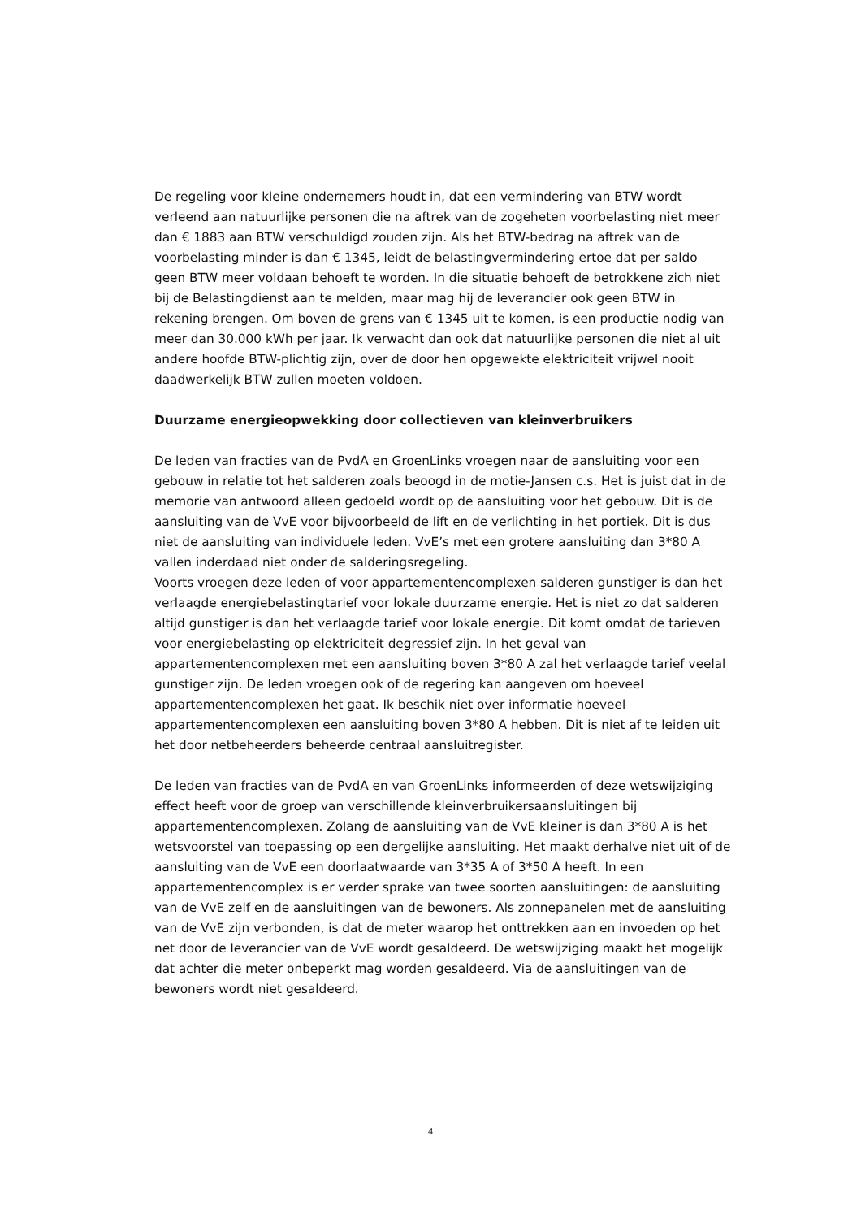De regeling voor kleine ondernemers houdt in, dat een vermindering van BTW wordt verleend aan natuurlijke personen die na aftrek van de zogeheten voorbelasting niet meer dan € 1883 aan BTW verschuldigd zouden zijn. Als het BTW-bedrag na aftrek van de voorbelasting minder is dan € 1345, leidt de belastingvermindering ertoe dat per saldo geen BTW meer voldaan behoeft te worden. In die situatie behoeft de betrokkene zich niet bij de Belastingdienst aan te melden, maar mag hij de leverancier ook geen BTW in rekening brengen. Om boven de grens van € 1345 uit te komen, is een productie nodig van meer dan 30.000 kWh per jaar. Ik verwacht dan ook dat natuurlijke personen die niet al uit andere hoofde BTW-plichtig zijn, over de door hen opgewekte elektriciteit vrijwel nooit daadwerkelijk BTW zullen moeten voldoen.
Duurzame energieopwekking door collectieven van kleinverbruikers
De leden van fracties van de PvdA en GroenLinks vroegen naar de aansluiting voor een gebouw in relatie tot het salderen zoals beoogd in de motie-Jansen c.s. Het is juist dat in de memorie van antwoord alleen gedoeld wordt op de aansluiting voor het gebouw. Dit is de aansluiting van de VvE voor bijvoorbeeld de lift en de verlichting in het portiek. Dit is dus niet de aansluiting van individuele leden. VvE’s met een grotere aansluiting dan 3*80 A vallen inderdaad niet onder de salderingsregeling.
Voorts vroegen deze leden of voor appartementencomplexen salderen gunstiger is dan het verlaagde energiebelastingtarief voor lokale duurzame energie. Het is niet zo dat salderen altijd gunstiger is dan het verlaagde tarief voor lokale energie. Dit komt omdat de tarieven voor energiebelasting op elektriciteit degressief zijn. In het geval van appartementencomplexen met een aansluiting boven 3*80 A zal het verlaagde tarief veelal gunstiger zijn. De leden vroegen ook of de regering kan aangeven om hoeveel appartementencomplexen het gaat. Ik beschik niet over informatie hoeveel appartementencomplexen een aansluiting boven 3*80 A hebben. Dit is niet af te leiden uit het door netbeheerders beheerde centraal aansluitregister.
De leden van fracties van de PvdA en van GroenLinks informeerden of deze wetswijziging effect heeft voor de groep van verschillende kleinverbruikersaansluitingen bij appartementencomplexen. Zolang de aansluiting van de VvE kleiner is dan 3*80 A is het wetsvoorstel van toepassing op een dergelijke aansluiting. Het maakt derhalve niet uit of de aansluiting van de VvE een doorlaatwaarde van 3*35 A of 3*50 A heeft. In een appartementencomplex is er verder sprake van twee soorten aansluitingen: de aansluiting van de VvE zelf en de aansluitingen van de bewoners. Als zonnepanelen met de aansluiting van de VvE zijn verbonden, is dat de meter waarop het onttrekken aan en invoeden op het net door de leverancier van de VvE wordt gesaldeerd. De wetswijziging maakt het mogelijk dat achter die meter onbeperkt mag worden gesaldeerd. Via de aansluitingen van de bewoners wordt niet gesaldeerd.
4